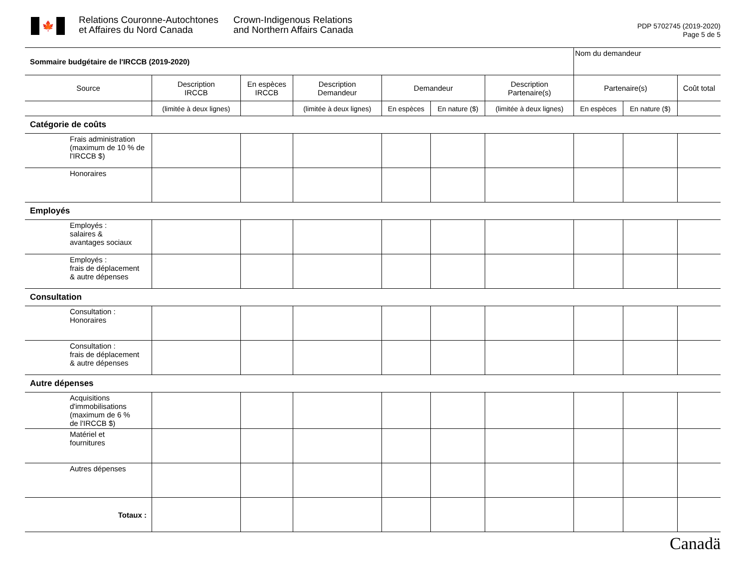🍁
Relations Couronne-Autochtones
et Affaires du Nord Canada
Crown-Indigenous Relations
and Northern Affairs Canada
PDP 5702745 (2019-2020)
Page 5 de 5
| Sommaire budgétaire de l'IRCCB (2019-2020) | | | | | | | Nom du demandeur | | |
| Source | Description IRCCB | En espèces IRCCB | Description Demandeur | Demandeur | | Description Partenaire(s) | Partenaire(s) | | Coût total |
| | (limitée à deux lignes) | | (limitée à deux lignes) | En espèces | En nature ($) | (limitée à deux lignes) | En espèces | En nature ($) | |
| Catégorie de coûts | | | | | | | | | |
| Frais administration (maximum de 10 % de l'IRCCB $) | | | | | | | | | |
| Honoraires | | | | | | | | | |
| Employés | | | | | | | | | |
| Employés : salaires & avantages sociaux | | | | | | | | | |
| Employés : frais de déplacement & autre dépenses | | | | | | | | | |
| Consultation | | | | | | | | | |
| Consultation : Honoraires | | | | | | | | | |
| Consultation : frais de déplacement & autre dépenses | | | | | | | | | |
| Autre dépenses | | | | | | | | | |
| Acquisitions d'immobilisations (maximum de 6 % de l'IRCCB $) | | | | | | | | | |
| Matériel et fournitures | | | | | | | | | |
| Autres dépenses | | | | | | | | | |
| Totaux : | | | | | | | | | |
Canadä